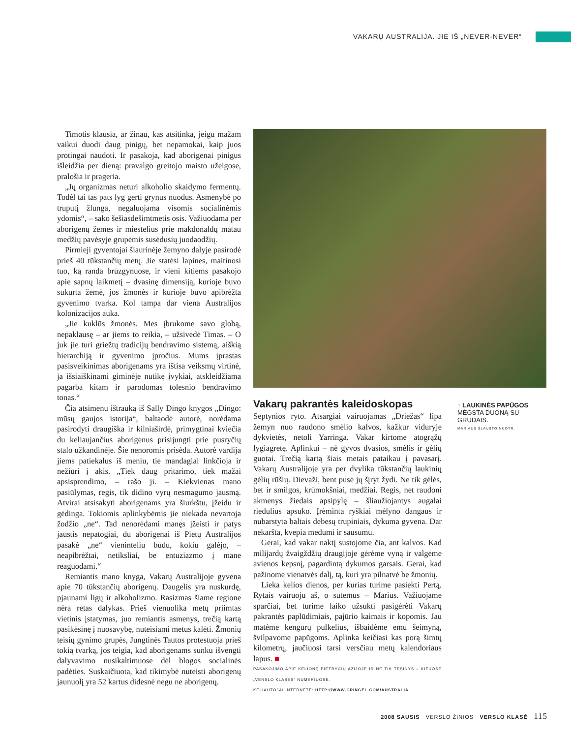VAKARŲ AUSTRALIJA. JIE IŠ „NEVER-NEVER“
Timotis klausia, ar žinau, kas atsitinka, jeigu mažam vaikui duodi daug pinigų, bet nepamokai, kaip juos protingai naudoti. Ir pasakoja, kad aborigenai pinigus išleidžia per dieną: pravalgo greitojo maisto užeigose, pralošia ir prageria.
„Jų organizmas neturi alkoholio skaidymo fermentų. Todėl tai tas pats lyg gerti grynus nuodus. Asmenybė po truputį žlunga, negaluojama visomis socialinėmis ydomis“, – sako šešiasdešimtmetis osis. Važiuodama per aborigenų žemes ir miestelius prie makdonaldų matau medžių pavėsyje grupėmis susėdusių juodaodžių.
Pirmieji gyventojai šiaurinėje žemyno dalyje pasirodė prieš 40 tūkstančių metų. Jie statėsi lapines, maitinosi tuo, ką randa brūzgynuose, ir vieni kitiems pasakojo apie sapnų laikmetį – dvasinę dimensiją, kurioje buvo sukurta žemė, jos žmonės ir kurioje buvo apibrėžta gyvenimo tvarka. Kol tampa dar viena Australijos kolonizacijos auka.
„Jie kuklūs žmonės. Mes įbrukome savo globą, nepaklausę – ar jiems to reikia, – užsivedė Timas. – O juk jie turi griežtų tradicijų bendravimo sistemą, aiškią hierarchiją ir gyvenimo įpročius. Mums įprastas pasisveikinimas aborigenams yra ištisa veiksmų virtinė, ja išsiaiškinami giminėje nutikę įvykiai, atskleidžiama pagarba kitam ir parodomas tolesnio bendravimo tonas.“
Čia atsimenu ištrauką iš Sally Dingo knygos „Dingo: mūsų gaujos istorija“, baltaodė autorė, norėdama pasirodyti draugiška ir kilniaširdė, primygtinai kviečia du keliaujančius aborigenus prisijungti prie pusryčių stalo užkandinėje. Šie nenoromis prisėda. Autorė vardija jiems patiekalus iš meniu, tie mandagiai linkčioja ir nežiūri į akis. „Tiek daug pritarimo, tiek mažai apsisprendimo, – rašo ji. – Kiekvienas mano pasiūlymas, regis, tik didino vyrų nesmagumo jausmą. Atvirai atsisakyti aborigenams yra šiurkštu, įžeidu ir gėdinga. Tokiomis aplinkybėmis jie niekada nevartoja žodžio „ne“. Tad nenorėdami manęs įžeisti ir patys jaustis nepatogiai, du aborigenai iš Pietų Australijos pasakė „ne“ vieninteliu būdu, kokiu galėjo, – neapibrėžtai, netiksliai, be entuziazmo į mane reaguodami.“
Remiantis mano knyga, Vakarų Australijoje gyvena apie 70 tūkstančių aborigenų. Daugelis yra nuskurdę, pjaunami ligų ir alkoholizmo. Rasizmas šiame regione nėra retas dalykas. Prieš vienuolika metų priimtas vietinis įstatymas, juo remiantis asmenys, trečią kartą pasikėsinę į nuosavybę, nuteisiami metus kalėti. Žmonių teisių gynimo grupės, Jungtinės Tautos protestuoja prieš tokią tvarką, jos teigia, kad aborigenams sunku išvengti dalyvavimo nusikaltimuose dėl blogos socialinės padėties. Suskaičiuota, kad tikimybė nuteisti aborigenų jaunuolį yra 52 kartus didesnė negu ne aborigenų.
Vakarų pakrantės kaleidoskopas
Septynios ryto. Atsargiai vairuojamas „Driežas“ lipa žemyn nuo raudono smėlio kalvos, kažkur viduryje dykvietės, netoli Yarringa. Vakar kirtome atogrąžų lygiagretę. Aplinkui – nė gyvos dvasios, smėlis ir gėlių guotai. Trečią kartą šiais metais pataikau į pavasarį. Vakarų Australijoje yra per dvylika tūkstančių laukinių gėlių rūšių. Dievaži, bent pusė jų šįryt žydi. Ne tik gėlės, bet ir smilgos, krūmokšniai, medžiai. Regis, net raudoni akmenys žiedais apsipylę – šliaužiojantys augalai riedulius apsuko. Įrėminta ryškiai mėlyno dangaus ir nubarstyta baltais debesų trupiniais, dykuma gyvena. Dar nekaršta, kvepia medumi ir sausumu.
Gerai, kad vakar naktį sustojome čia, ant kalvos. Kad milijardų žvaigždžių draugijoje gėrėme vyną ir valgėme avienos kepsnį, pagardintą dykumos garsais. Gerai, kad pažinome vienatvės dalį, tą, kuri yra pilnatvė be žmonių.
Lieka kelios dienos, per kurias turime pasiekti Pertą. Rytais vairuoju aš, o sutemus – Marius. Važiuojame sparčiai, bet turime laiko užsukti pasigėrėti Vakarų pakrantės paplūdimiais, pajūrio kaimais ir kopomis. Jau matėme kengūrų pulkelius, išbaidėme emu šeimyną, švilpavome papūgoms. Aplinka keičiasi kas porą šimtų kilometrų, jaučiuosi tarsi versčiau metų kalendoriaus lapus. ■
PASAKOJIMO APIE KELIONĘ PIETRYČIŲ AZIJOJE IR NE TIK TĘSINYS – KITUOSE „VERSLO KLASĖS“ NUMERIUOSE.
KELIAUTOJAI INTERNETE: HTTP://WWW.CRINGEL.COM/AUSTRALIA
↑ LAUKINĖS PAPŪGOS
MĖGSTA DUONĄ SU GRŪDAIS.
MARIAUS ŠLAUSTO NUOTR.
2008 SAUSIS VERSLO ŽINIOS VERSLO KLASĖ 115